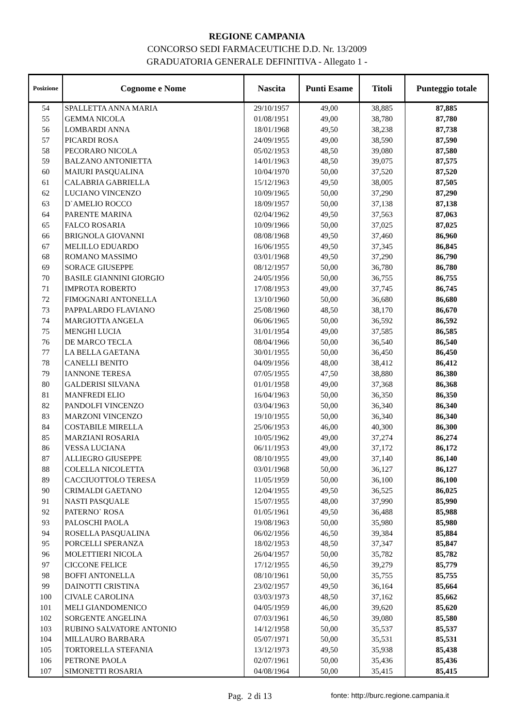REGIONE CAMPANIA
CONCORSO SEDI FARMACEUTICHE D.D. Nr. 13/2009
GRADUATORIA GENERALE DEFINITIVA - Allegato 1 -
| Posizione | Cognome e Nome | Nascita | Punti Esame | Titoli | Punteggio totale |
| --- | --- | --- | --- | --- | --- |
| 54 | SPALLETTA ANNA MARIA | 29/10/1957 | 49,00 | 38,885 | 87,885 |
| 55 | GEMMA NICOLA | 01/08/1951 | 49,00 | 38,780 | 87,780 |
| 56 | LOMBARDI ANNA | 18/01/1968 | 49,50 | 38,238 | 87,738 |
| 57 | PICARDI ROSA | 24/09/1955 | 49,00 | 38,590 | 87,590 |
| 58 | PECORARO NICOLA | 05/02/1953 | 48,50 | 39,080 | 87,580 |
| 59 | BALZANO ANTONIETTA | 14/01/1963 | 48,50 | 39,075 | 87,575 |
| 60 | MAIURI PASQUALINA | 10/04/1970 | 50,00 | 37,520 | 87,520 |
| 61 | CALABRIA GABRIELLA | 15/12/1963 | 49,50 | 38,005 | 87,505 |
| 62 | LUCIANO VINCENZO | 10/09/1965 | 50,00 | 37,290 | 87,290 |
| 63 | D`AMELIO ROCCO | 18/09/1957 | 50,00 | 37,138 | 87,138 |
| 64 | PARENTE MARINA | 02/04/1962 | 49,50 | 37,563 | 87,063 |
| 65 | FALCO ROSARIA | 10/09/1966 | 50,00 | 37,025 | 87,025 |
| 66 | BRIGNOLA GIOVANNI | 08/08/1968 | 49,50 | 37,460 | 86,960 |
| 67 | MELILLO EDUARDO | 16/06/1955 | 49,50 | 37,345 | 86,845 |
| 68 | ROMANO MASSIMO | 03/01/1968 | 49,50 | 37,290 | 86,790 |
| 69 | SORACE GIUSEPPE | 08/12/1957 | 50,00 | 36,780 | 86,780 |
| 70 | BASILE GIANNINI GIORGIO | 24/05/1956 | 50,00 | 36,755 | 86,755 |
| 71 | IMPROTA ROBERTO | 17/08/1953 | 49,00 | 37,745 | 86,745 |
| 72 | FIMOGNARI ANTONELLA | 13/10/1960 | 50,00 | 36,680 | 86,680 |
| 73 | PAPPALARDO FLAVIANO | 25/08/1960 | 48,50 | 38,170 | 86,670 |
| 74 | MARGIOTTA ANGELA | 06/06/1965 | 50,00 | 36,592 | 86,592 |
| 75 | MENGHI LUCIA | 31/01/1954 | 49,00 | 37,585 | 86,585 |
| 76 | DE MARCO TECLA | 08/04/1966 | 50,00 | 36,540 | 86,540 |
| 77 | LA BELLA GAETANA | 30/01/1955 | 50,00 | 36,450 | 86,450 |
| 78 | CANELLI BENITO | 04/09/1956 | 48,00 | 38,412 | 86,412 |
| 79 | IANNONE TERESA | 07/05/1955 | 47,50 | 38,880 | 86,380 |
| 80 | GALDERISI SILVANA | 01/01/1958 | 49,00 | 37,368 | 86,368 |
| 81 | MANFREDI ELIO | 16/04/1963 | 50,00 | 36,350 | 86,350 |
| 82 | PANDOLFI VINCENZO | 03/04/1963 | 50,00 | 36,340 | 86,340 |
| 83 | MARZONI VINCENZO | 19/10/1955 | 50,00 | 36,340 | 86,340 |
| 84 | COSTABILE MIRELLA | 25/06/1953 | 46,00 | 40,300 | 86,300 |
| 85 | MARZIANI ROSARIA | 10/05/1962 | 49,00 | 37,274 | 86,274 |
| 86 | VESSA LUCIANA | 06/11/1953 | 49,00 | 37,172 | 86,172 |
| 87 | ALLIEGRO GIUSEPPE | 08/10/1955 | 49,00 | 37,140 | 86,140 |
| 88 | COLELLA NICOLETTA | 03/01/1968 | 50,00 | 36,127 | 86,127 |
| 89 | CACCIUOTTOLO TERESA | 11/05/1959 | 50,00 | 36,100 | 86,100 |
| 90 | CRIMALDI GAETANO | 12/04/1955 | 49,50 | 36,525 | 86,025 |
| 91 | NASTI PASQUALE | 15/07/1955 | 48,00 | 37,990 | 85,990 |
| 92 | PATERNO` ROSA | 01/05/1961 | 49,50 | 36,488 | 85,988 |
| 93 | PALOSCHI PAOLA | 19/08/1963 | 50,00 | 35,980 | 85,980 |
| 94 | ROSELLA PASQUALINA | 06/02/1956 | 46,50 | 39,384 | 85,884 |
| 95 | PORCELLI SPERANZA | 18/02/1953 | 48,50 | 37,347 | 85,847 |
| 96 | MOLETTIERI NICOLA | 26/04/1957 | 50,00 | 35,782 | 85,782 |
| 97 | CICCONE FELICE | 17/12/1955 | 46,50 | 39,279 | 85,779 |
| 98 | BOFFI ANTONELLA | 08/10/1961 | 50,00 | 35,755 | 85,755 |
| 99 | DAINOTTI CRISTINA | 23/02/1957 | 49,50 | 36,164 | 85,664 |
| 100 | CIVALE CAROLINA | 03/03/1973 | 48,50 | 37,162 | 85,662 |
| 101 | MELI GIANDOMENICO | 04/05/1959 | 46,00 | 39,620 | 85,620 |
| 102 | SORGENTE ANGELINA | 07/03/1961 | 46,50 | 39,080 | 85,580 |
| 103 | RUBINO SALVATORE ANTONIO | 14/12/1958 | 50,00 | 35,537 | 85,537 |
| 104 | MILLAURO BARBARA | 05/07/1971 | 50,00 | 35,531 | 85,531 |
| 105 | TORTORELLA STEFANIA | 13/12/1973 | 49,50 | 35,938 | 85,438 |
| 106 | PETRONE PAOLA | 02/07/1961 | 50,00 | 35,436 | 85,436 |
| 107 | SIMONETTI ROSARIA | 04/08/1964 | 50,00 | 35,415 | 85,415 |
Pag. 2 di 13 fonte: http://burc.regione.campania.it